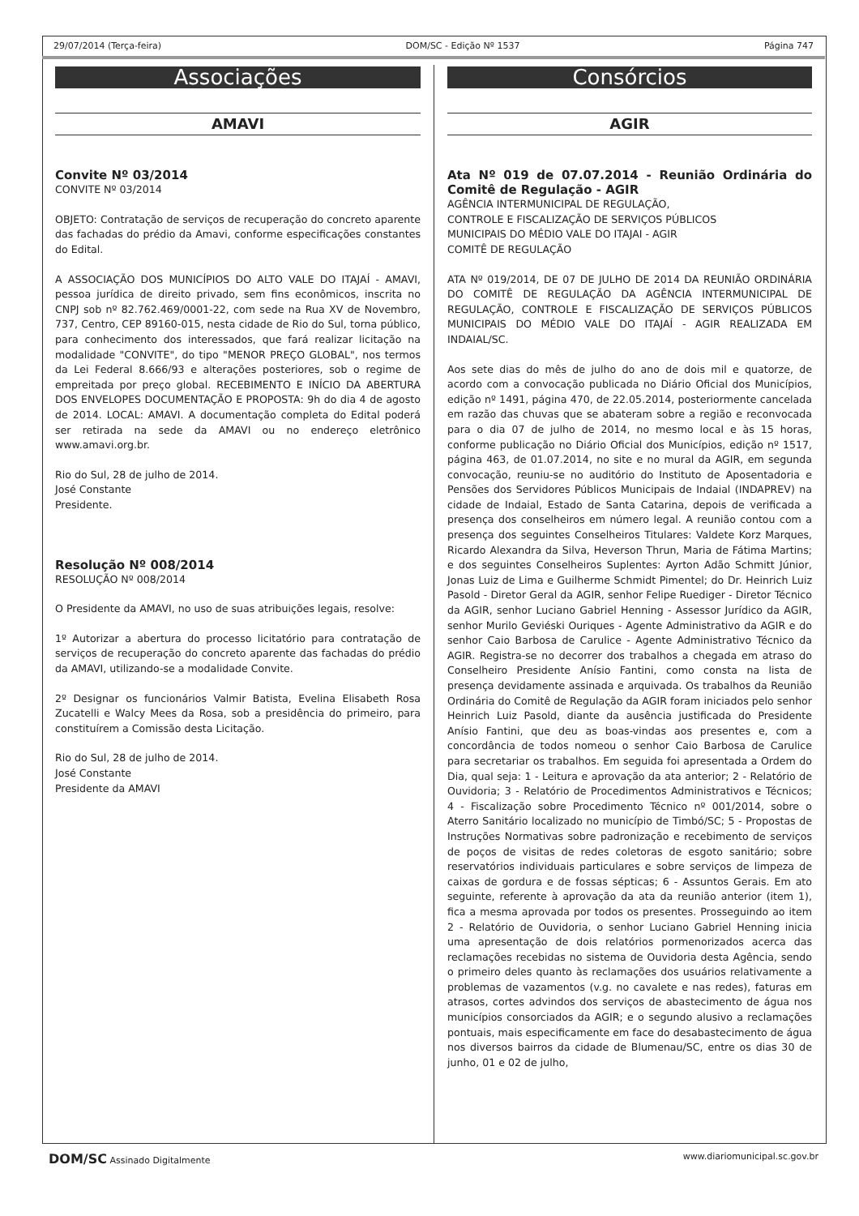29/07/2014 (Terça-feira) DOM/SC - Edição Nº 1537 Página 747
Associações
AMAVI
Convite Nº 03/2014
CONVITE Nº 03/2014
OBJETO: Contratação de serviços de recuperação do concreto aparente das fachadas do prédio da Amavi, conforme especificações constantes do Edital.
A ASSOCIAÇÃO DOS MUNICÍPIOS DO ALTO VALE DO ITAJAÍ - AMAVI, pessoa jurídica de direito privado, sem fins econômicos, inscrita no CNPJ sob nº 82.762.469/0001-22, com sede na Rua XV de Novembro, 737, Centro, CEP 89160-015, nesta cidade de Rio do Sul, torna público, para conhecimento dos interessados, que fará realizar licitação na modalidade "CONVITE", do tipo "MENOR PREÇO GLOBAL", nos termos da Lei Federal 8.666/93 e alterações posteriores, sob o regime de empreitada por preço global. RECEBIMENTO E INÍCIO DA ABERTURA DOS ENVELOPES DOCUMENTAÇÃO E PROPOSTA: 9h do dia 4 de agosto de 2014. LOCAL: AMAVI. A documentação completa do Edital poderá ser retirada na sede da AMAVI ou no endereço eletrônico www.amavi.org.br.
Rio do Sul, 28 de julho de 2014.
José Constante
Presidente.
Resolução Nº 008/2014
RESOLUÇÃO Nº 008/2014
O Presidente da AMAVI, no uso de suas atribuições legais, resolve:
1º Autorizar a abertura do processo licitatório para contratação de serviços de recuperação do concreto aparente das fachadas do prédio da AMAVI, utilizando-se a modalidade Convite.
2º Designar os funcionários Valmir Batista, Evelina Elisabeth Rosa Zucatelli e Walcy Mees da Rosa, sob a presidência do primeiro, para constituírem a Comissão desta Licitação.
Rio do Sul, 28 de julho de 2014.
José Constante
Presidente da AMAVI
Consórcios
AGIR
Ata Nº 019 de 07.07.2014 - Reunião Ordinária do Comitê de Regulação - AGIR
AGÊNCIA INTERMUNICIPAL DE REGULAÇÃO,
CONTROLE E FISCALIZAÇÃO DE SERVIÇOS PÚBLICOS
MUNICIPAIS DO MÉDIO VALE DO ITAJAI - AGIR
COMITÊ DE REGULAÇÃO
ATA Nº 019/2014, DE 07 DE JULHO DE 2014 DA REUNIÃO ORDINÁRIA DO COMITÊ DE REGULAÇÃO DA AGÊNCIA INTERMUNICIPAL DE REGULAÇÃO, CONTROLE E FISCALIZAÇÃO DE SERVIÇOS PÚBLICOS MUNICIPAIS DO MÉDIO VALE DO ITAJAÍ - AGIR REALIZADA EM INDAIAL/SC.
Aos sete dias do mês de julho do ano de dois mil e quatorze, de acordo com a convocação publicada no Diário Oficial dos Municípios, edição nº 1491, página 470, de 22.05.2014, posteriormente cancelada em razão das chuvas que se abateram sobre a região e reconvocada para o dia 07 de julho de 2014, no mesmo local e às 15 horas, conforme publicação no Diário Oficial dos Municípios, edição nº 1517, página 463, de 01.07.2014, no site e no mural da AGIR, em segunda convocação, reuniu-se no auditório do Instituto de Aposentadoria e Pensões dos Servidores Públicos Municipais de Indaial (INDAPREV) na cidade de Indaial, Estado de Santa Catarina, depois de verificada a presença dos conselheiros em número legal. A reunião contou com a presença dos seguintes Conselheiros Titulares: Valdete Korz Marques, Ricardo Alexandra da Silva, Heverson Thrun, Maria de Fátima Martins; e dos seguintes Conselheiros Suplentes: Ayrton Adão Schmitt Júnior, Jonas Luiz de Lima e Guilherme Schmidt Pimentel; do Dr. Heinrich Luiz Pasold - Diretor Geral da AGIR, senhor Felipe Ruediger - Diretor Técnico da AGIR, senhor Luciano Gabriel Henning - Assessor Jurídico da AGIR, senhor Murilo Geviéski Ouriques - Agente Administrativo da AGIR e do senhor Caio Barbosa de Carulice - Agente Administrativo Técnico da AGIR. Registra-se no decorrer dos trabalhos a chegada em atraso do Conselheiro Presidente Anísio Fantini, como consta na lista de presença devidamente assinada e arquivada. Os trabalhos da Reunião Ordinária do Comitê de Regulação da AGIR foram iniciados pelo senhor Heinrich Luiz Pasold, diante da ausência justificada do Presidente Anísio Fantini, que deu as boas-vindas aos presentes e, com a concordância de todos nomeou o senhor Caio Barbosa de Carulice para secretariar os trabalhos. Em seguida foi apresentada a Ordem do Dia, qual seja: 1 - Leitura e aprovação da ata anterior; 2 - Relatório de Ouvidoria; 3 - Relatório de Procedimentos Administrativos e Técnicos; 4 - Fiscalização sobre Procedimento Técnico nº 001/2014, sobre o Aterro Sanitário localizado no município de Timbó/SC; 5 - Propostas de Instruções Normativas sobre padronização e recebimento de serviços de poços de visitas de redes coletoras de esgoto sanitário; sobre reservatórios individuais particulares e sobre serviços de limpeza de caixas de gordura e de fossas sépticas; 6 - Assuntos Gerais. Em ato seguinte, referente à aprovação da ata da reunião anterior (item 1), fica a mesma aprovada por todos os presentes. Prosseguindo ao item 2 - Relatório de Ouvidoria, o senhor Luciano Gabriel Henning inicia uma apresentação de dois relatórios pormenorizados acerca das reclamações recebidas no sistema de Ouvidoria desta Agência, sendo o primeiro deles quanto às reclamações dos usuários relativamente a problemas de vazamentos (v.g. no cavalete e nas redes), faturas em atrasos, cortes advindos dos serviços de abastecimento de água nos municípios consorciados da AGIR; e o segundo alusivo a reclamações pontuais, mais especificamente em face do desabastecimento de água nos diversos bairros da cidade de Blumenau/SC, entre os dias 30 de junho, 01 e 02 de julho,
DOM/SC Assinado Digitalmente www.diariomunicipal.sc.gov.br